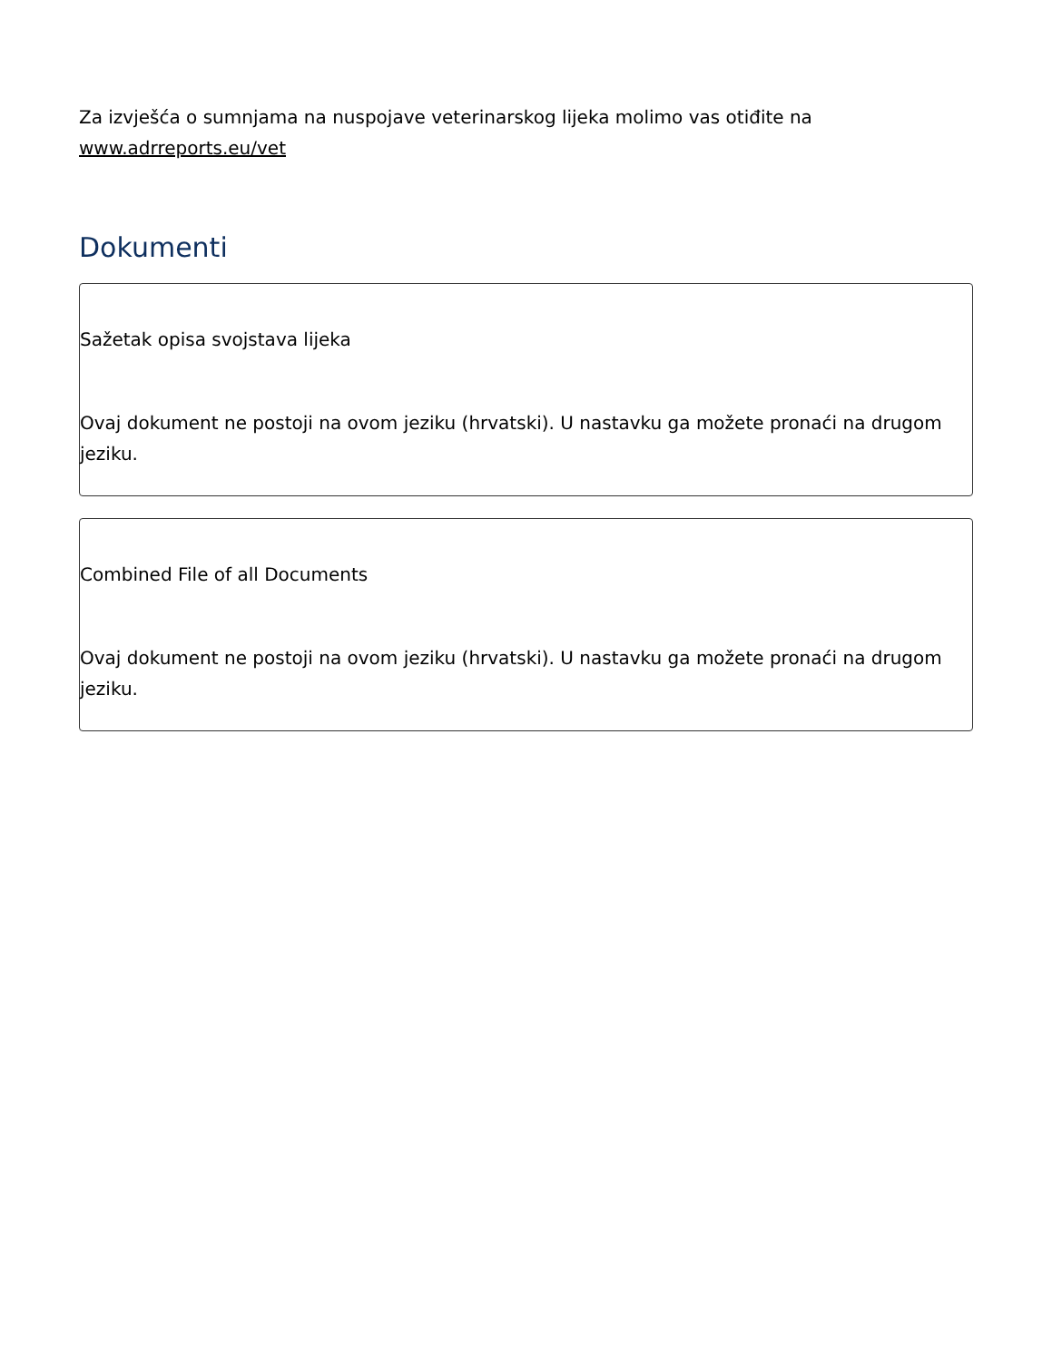Za izvješća o sumnjama na nuspojave veterinarskog lijeka molimo vas otiđite na
www.adrreports.eu/vet
Dokumenti
Sažetak opisa svojstava lijeka
Ovaj dokument ne postoji na ovom jeziku (hrvatski). U nastavku ga možete pronaći na drugom jeziku.
Combined File of all Documents
Ovaj dokument ne postoji na ovom jeziku (hrvatski). U nastavku ga možete pronaći na drugom jeziku.